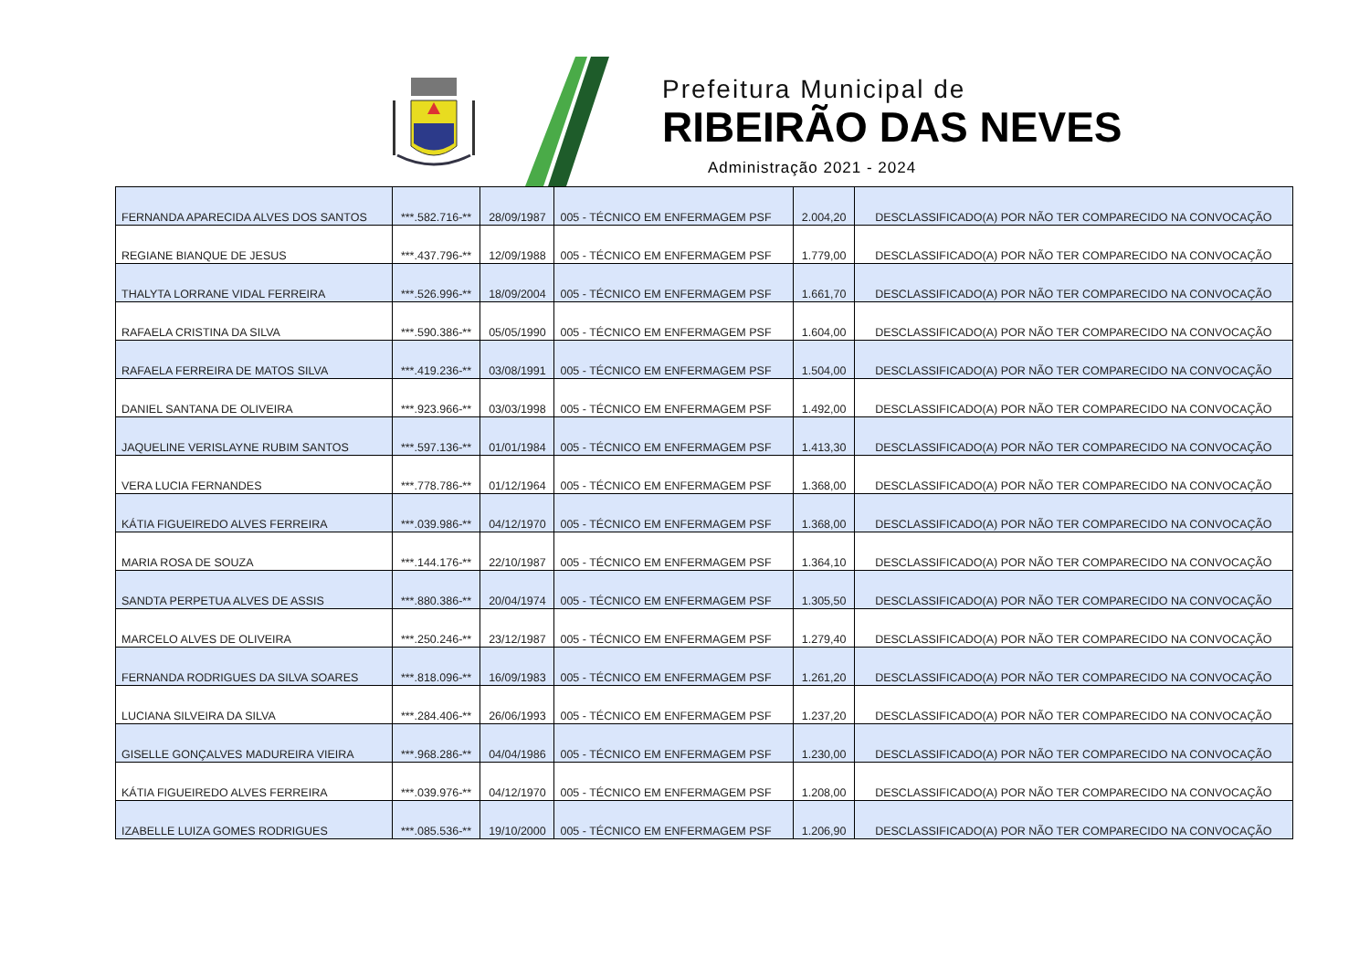Prefeitura Municipal de
RIBEIRÃO DAS NEVES
Administração 2021 - 2024
| FERNANDA APARECIDA ALVES DOS SANTOS | ***.582.716-** | 28/09/1987 | 005 - TÉCNICO EM ENFERMAGEM PSF | 2.004,20 | DESCLASSIFICADO(A) POR NÃO TER COMPARECIDO NA CONVOCAÇÃO |
| REGIANE BIANQUE DE JESUS | ***.437.796-** | 12/09/1988 | 005 - TÉCNICO EM ENFERMAGEM PSF | 1.779,00 | DESCLASSIFICADO(A) POR NÃO TER COMPARECIDO NA CONVOCAÇÃO |
| THALYTA LORRANE VIDAL FERREIRA | ***.526.996-** | 18/09/2004 | 005 - TÉCNICO EM ENFERMAGEM PSF | 1.661,70 | DESCLASSIFICADO(A) POR NÃO TER COMPARECIDO NA CONVOCAÇÃO |
| RAFAELA CRISTINA DA SILVA | ***.590.386-** | 05/05/1990 | 005 - TÉCNICO EM ENFERMAGEM PSF | 1.604,00 | DESCLASSIFICADO(A) POR NÃO TER COMPARECIDO NA CONVOCAÇÃO |
| RAFAELA FERREIRA DE MATOS SILVA | ***.419.236-** | 03/08/1991 | 005 - TÉCNICO EM ENFERMAGEM PSF | 1.504,00 | DESCLASSIFICADO(A) POR NÃO TER COMPARECIDO NA CONVOCAÇÃO |
| DANIEL SANTANA DE OLIVEIRA | ***.923.966-** | 03/03/1998 | 005 - TÉCNICO EM ENFERMAGEM PSF | 1.492,00 | DESCLASSIFICADO(A) POR NÃO TER COMPARECIDO NA CONVOCAÇÃO |
| JAQUELINE VERISLAYNE RUBIM SANTOS | ***.597.136-** | 01/01/1984 | 005 - TÉCNICO EM ENFERMAGEM PSF | 1.413,30 | DESCLASSIFICADO(A) POR NÃO TER COMPARECIDO NA CONVOCAÇÃO |
| VERA LUCIA FERNANDES | ***.778.786-** | 01/12/1964 | 005 - TÉCNICO EM ENFERMAGEM PSF | 1.368,00 | DESCLASSIFICADO(A) POR NÃO TER COMPARECIDO NA CONVOCAÇÃO |
| KÁTIA FIGUEIREDO ALVES FERREIRA | ***.039.986-** | 04/12/1970 | 005 - TÉCNICO EM ENFERMAGEM PSF | 1.368,00 | DESCLASSIFICADO(A) POR NÃO TER COMPARECIDO NA CONVOCAÇÃO |
| MARIA ROSA DE SOUZA | ***.144.176-** | 22/10/1987 | 005 - TÉCNICO EM ENFERMAGEM PSF | 1.364,10 | DESCLASSIFICADO(A) POR NÃO TER COMPARECIDO NA CONVOCAÇÃO |
| SANDTA PERPETUA ALVES DE ASSIS | ***.880.386-** | 20/04/1974 | 005 - TÉCNICO EM ENFERMAGEM PSF | 1.305,50 | DESCLASSIFICADO(A) POR NÃO TER COMPARECIDO NA CONVOCAÇÃO |
| MARCELO ALVES DE OLIVEIRA | ***.250.246-** | 23/12/1987 | 005 - TÉCNICO EM ENFERMAGEM PSF | 1.279,40 | DESCLASSIFICADO(A) POR NÃO TER COMPARECIDO NA CONVOCAÇÃO |
| FERNANDA RODRIGUES DA SILVA SOARES | ***.818.096-** | 16/09/1983 | 005 - TÉCNICO EM ENFERMAGEM PSF | 1.261,20 | DESCLASSIFICADO(A) POR NÃO TER COMPARECIDO NA CONVOCAÇÃO |
| LUCIANA SILVEIRA DA SILVA | ***.284.406-** | 26/06/1993 | 005 - TÉCNICO EM ENFERMAGEM PSF | 1.237,20 | DESCLASSIFICADO(A) POR NÃO TER COMPARECIDO NA CONVOCAÇÃO |
| GISELLE GONÇALVES MADUREIRA VIEIRA | ***.968.286-** | 04/04/1986 | 005 - TÉCNICO EM ENFERMAGEM PSF | 1.230,00 | DESCLASSIFICADO(A) POR NÃO TER COMPARECIDO NA CONVOCAÇÃO |
| KÁTIA FIGUEIREDO ALVES FERREIRA | ***.039.976-** | 04/12/1970 | 005 - TÉCNICO EM ENFERMAGEM PSF | 1.208,00 | DESCLASSIFICADO(A) POR NÃO TER COMPARECIDO NA CONVOCAÇÃO |
| IZABELLE LUIZA GOMES RODRIGUES | ***.085.536-** | 19/10/2000 | 005 - TÉCNICO EM ENFERMAGEM PSF | 1.206,90 | DESCLASSIFICADO(A) POR NÃO TER COMPARECIDO NA CONVOCAÇÃO |